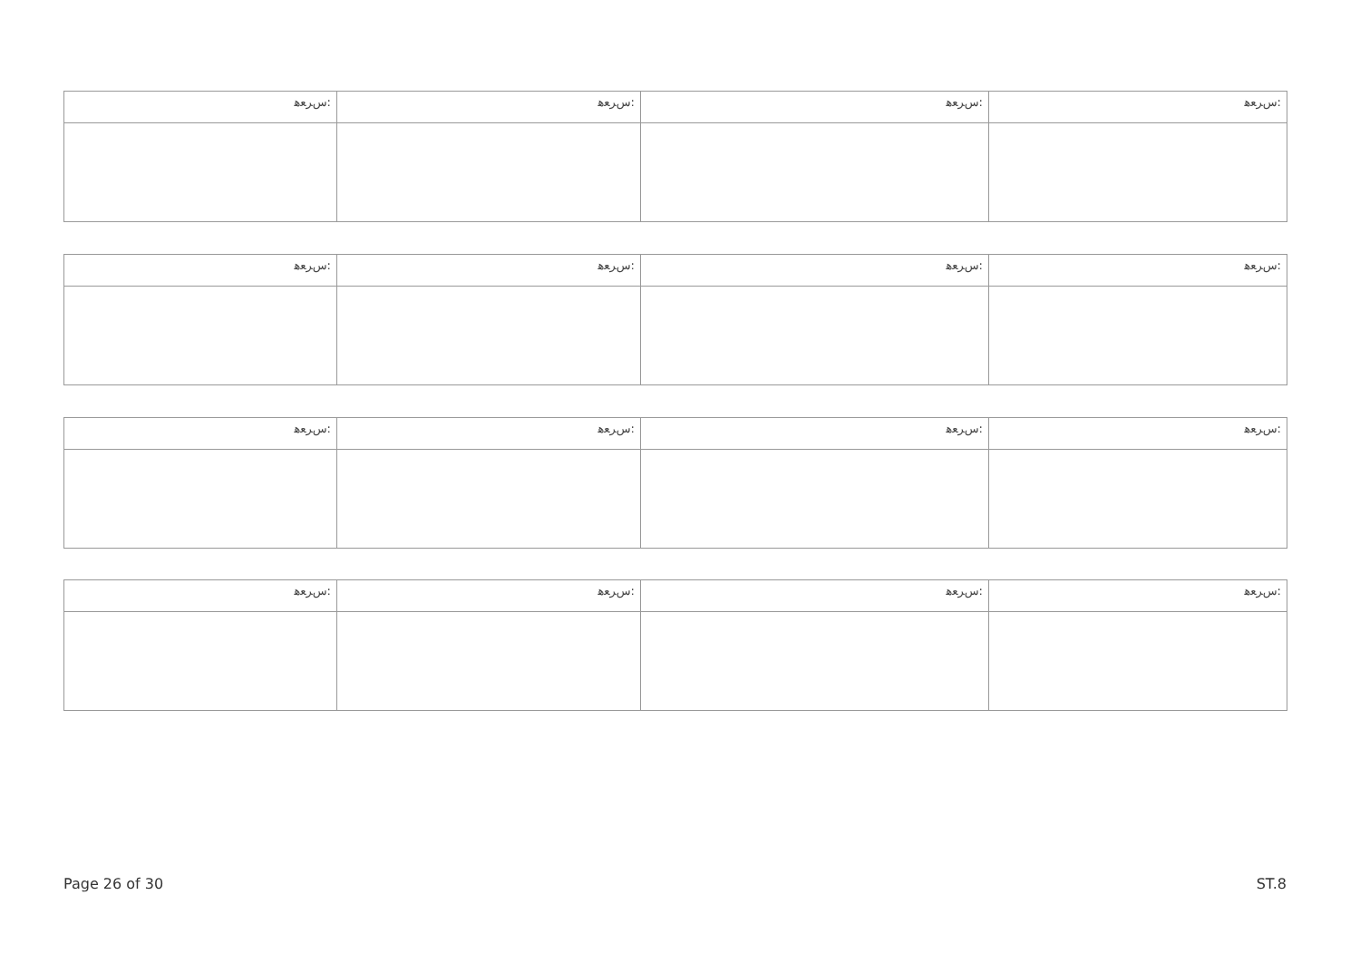| ﺱﺮﻌﻫ: | ﺱﺮﻌﻫ: | ﺱﺮﻌﻫ: | ﺱﺮﻌﻫ: |
| ﺱﺮﻌﻫ: | ﺱﺮﻌﻫ: | ﺱﺮﻌﻫ: | ﺱﺮﻌﻫ: |
| ﺱﺮﻌﻫ: | ﺱﺮﻌﻫ: | ﺱﺮﻌﻫ: | ﺱﺮﻌﻫ: |
| ﺱﺮﻌﻫ: | ﺱﺮﻌﻫ: | ﺱﺮﻌﻫ: | ﺱﺮﻌﻫ: |
Page 26 of 30 ST.8